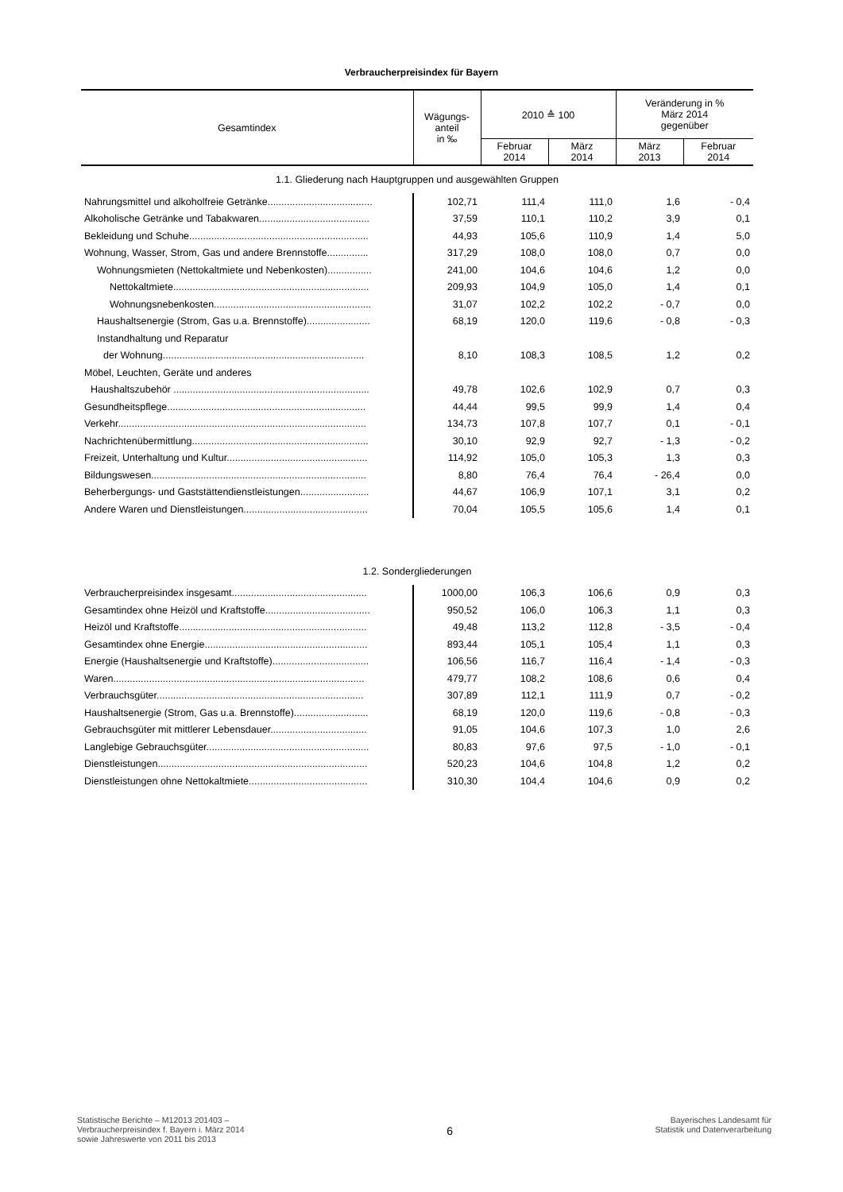Verbraucherpreisindex für Bayern
| Gesamtindex | Wägungs- anteil in ‰ | 2010 ≙ 100 | | Veränderung in % März 2014 gegenüber | |
| --- | --- | --- | --- | --- | --- |
| | | Februar 2014 | März 2014 | März 2013 | Februar 2014 |
| 1.1. Gliederung nach Hauptgruppen und ausgewählten Gruppen | | | | | |
| Nahrungsmittel und alkoholfreie Getränke...................................... | 102,71 | 111,4 | 111,0 | 1,6 | - 0,4 |
| Alkoholische Getränke und Tabakwaren........................................ | 37,59 | 110,1 | 110,2 | 3,9 | 0,1 |
| Bekleidung und Schuhe................................................................. | 44,93 | 105,6 | 110,9 | 1,4 | 5,0 |
| Wohnung, Wasser, Strom, Gas und andere Brennstoffe............... | 317,29 | 108,0 | 108,0 | 0,7 | 0,0 |
| Wohnungsmieten (Nettokaltmiete und Nebenkosten)................ | 241,00 | 104,6 | 104,6 | 1,2 | 0,0 |
| Nettokaltmiete....................................................................... | 209,93 | 104,9 | 105,0 | 1,4 | 0,1 |
| Wohnungsnebenkosten......................................................... | 31,07 | 102,2 | 102,2 | - 0,7 | 0,0 |
| Haushaltsenergie (Strom, Gas u.a. Brennstoffe)....................... | 68,19 | 120,0 | 119,6 | - 0,8 | - 0,3 |
| Instandhaltung und Reparatur | | | | | |
| der Wohnung......................................................................... | 8,10 | 108,3 | 108,5 | 1,2 | 0,2 |
| Möbel, Leuchten, Geräte und anderes | | | | | |
| Haushaltszubehör ....................................................................... | 49,78 | 102,6 | 102,9 | 0,7 | 0,3 |
| Gesundheitspflege........................................................................ | 44,44 | 99,5 | 99,9 | 1,4 | 0,4 |
| Verkehr.......................................................................................... | 134,73 | 107,8 | 107,7 | 0,1 | - 0,1 |
| Nachrichtenübermittlung................................................................ | 30,10 | 92,9 | 92,7 | - 1,3 | - 0,2 |
| Freizeit, Unterhaltung und Kultur................................................... | 114,92 | 105,0 | 105,3 | 1,3 | 0,3 |
| Bildungswesen.............................................................................. | 8,80 | 76,4 | 76,4 | - 26,4 | 0,0 |
| Beherbergungs- und Gaststättendienstleistungen......................... | 44,67 | 106,9 | 107,1 | 3,1 | 0,2 |
| Andere Waren und Dienstleistungen............................................. | 70,04 | 105,5 | 105,6 | 1,4 | 0,1 |
| 1.2. Sondergliederungen | | | | | |
| Verbraucherpreisindex insgesamt................................................. | 1000,00 | 106,3 | 106,6 | 0,9 | 0,3 |
| Gesamtindex ohne Heizöl und Kraftstoffe...................................... | 950,52 | 106,0 | 106,3 | 1,1 | 0,3 |
| Heizöl und Kraftstoffe.................................................................... | 49,48 | 113,2 | 112,8 | - 3,5 | - 0,4 |
| Gesamtindex ohne Energie........................................................... | 893,44 | 105,1 | 105,4 | 1,1 | 0,3 |
| Energie (Haushaltsenergie und Kraftstoffe)................................... | 106,56 | 116,7 | 116,4 | - 1,4 | - 0,3 |
| Waren........................................................................................... | 479,77 | 108,2 | 108,6 | 0,6 | 0,4 |
| Verbrauchsgüter........................................................................... | 307,89 | 112,1 | 111,9 | 0,7 | - 0,2 |
| Haushaltsenergie (Strom, Gas u.a. Brennstoffe)........................... | 68,19 | 120,0 | 119,6 | - 0,8 | - 0,3 |
| Gebrauchsgüter mit mittlerer Lebensdauer................................... | 91,05 | 104,6 | 107,3 | 1,0 | 2,6 |
| Langlebige Gebrauchsgüter........................................................... | 80,83 | 97,6 | 97,5 | - 1,0 | - 0,1 |
| Dienstleistungen............................................................................ | 520,23 | 104,6 | 104,8 | 1,2 | 0,2 |
| Dienstleistungen ohne Nettokaltmiete........................................... | 310,30 | 104,4 | 104,6 | 0,9 | 0,2 |
Statistische Berichte – M12013 201403 –
Verbraucherpreisindex f. Bayern i. März 2014
sowie Jahreswerte von 2011 bis 2013
6
Bayerisches Landesamt für
Statistik und Datenverarbeitung